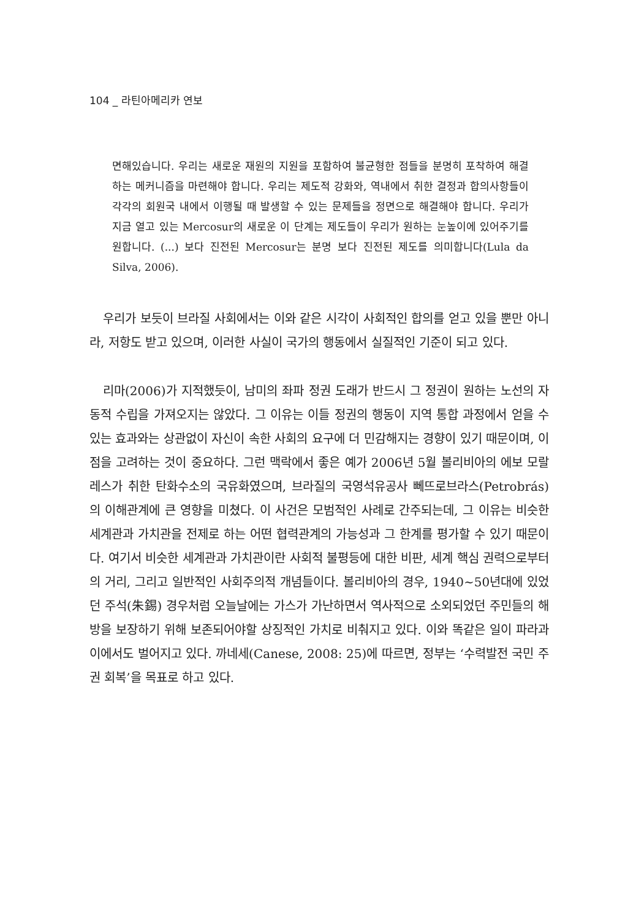104 _ 라틴아메리카 연보
면해있습니다. 우리는 새로운 재원의 지원을 포함하여 불균형한 점들을 분명히 포착하여 해결하는 메커니즘을 마련해야 합니다. 우리는 제도적 강화와, 역내에서 취한 결정과 합의사항들이 각각의 회원국 내에서 이행될 때 발생할 수 있는 문제들을 정면으로 해결해야 합니다. 우리가 지금 열고 있는 Mercosur의 새로운 이 단계는 제도들이 우리가 원하는 눈높이에 있어주기를 원합니다. (...) 보다 진전된 Mercosur는 분명 보다 진전된 제도를 의미합니다(Lula da Silva, 2006).
우리가 보듯이 브라질 사회에서는 이와 같은 시각이 사회적인 합의를 얻고 있을 뿐만 아니라, 저항도 받고 있으며, 이러한 사실이 국가의 행동에서 실질적인 기준이 되고 있다.
리마(2006)가 지적했듯이, 남미의 좌파 정권 도래가 반드시 그 정권이 원하는 노선의 자동적 수립을 가져오지는 않았다. 그 이유는 이들 정권의 행동이 지역 통합 과정에서 얻을 수 있는 효과와는 상관없이 자신이 속한 사회의 요구에 더 민감해지는 경향이 있기 때문이며, 이 점을 고려하는 것이 중요하다. 그런 맥락에서 좋은 예가 2006년 5월 볼리비아의 에보 모랄레스가 취한 탄화수소의 국유화였으며, 브라질의 국영석유공사 뻬뜨로브라스(Petrobrás)의 이해관계에 큰 영향을 미쳤다. 이 사건은 모범적인 사례로 간주되는데, 그 이유는 비슷한 세계관과 가치관을 전제로 하는 어떤 협력관계의 가능성과 그 한계를 평가할 수 있기 때문이다. 여기서 비슷한 세계관과 가치관이란 사회적 불평등에 대한 비판, 세계 핵심 권력으로부터의 거리, 그리고 일반적인 사회주의적 개념들이다. 볼리비아의 경우, 1940∼50년대에 있었던 주석(朱錫) 경우처럼 오늘날에는 가스가 가난하면서 역사적으로 소외되었던 주민들의 해방을 보장하기 위해 보존되어야할 상징적인 가치로 비춰지고 있다. 이와 똑같은 일이 파라과이에서도 벌어지고 있다. 까네세(Canese, 2008: 25)에 따르면, 정부는 ‘수력발전 국민 주권 회복’을 목표로 하고 있다.